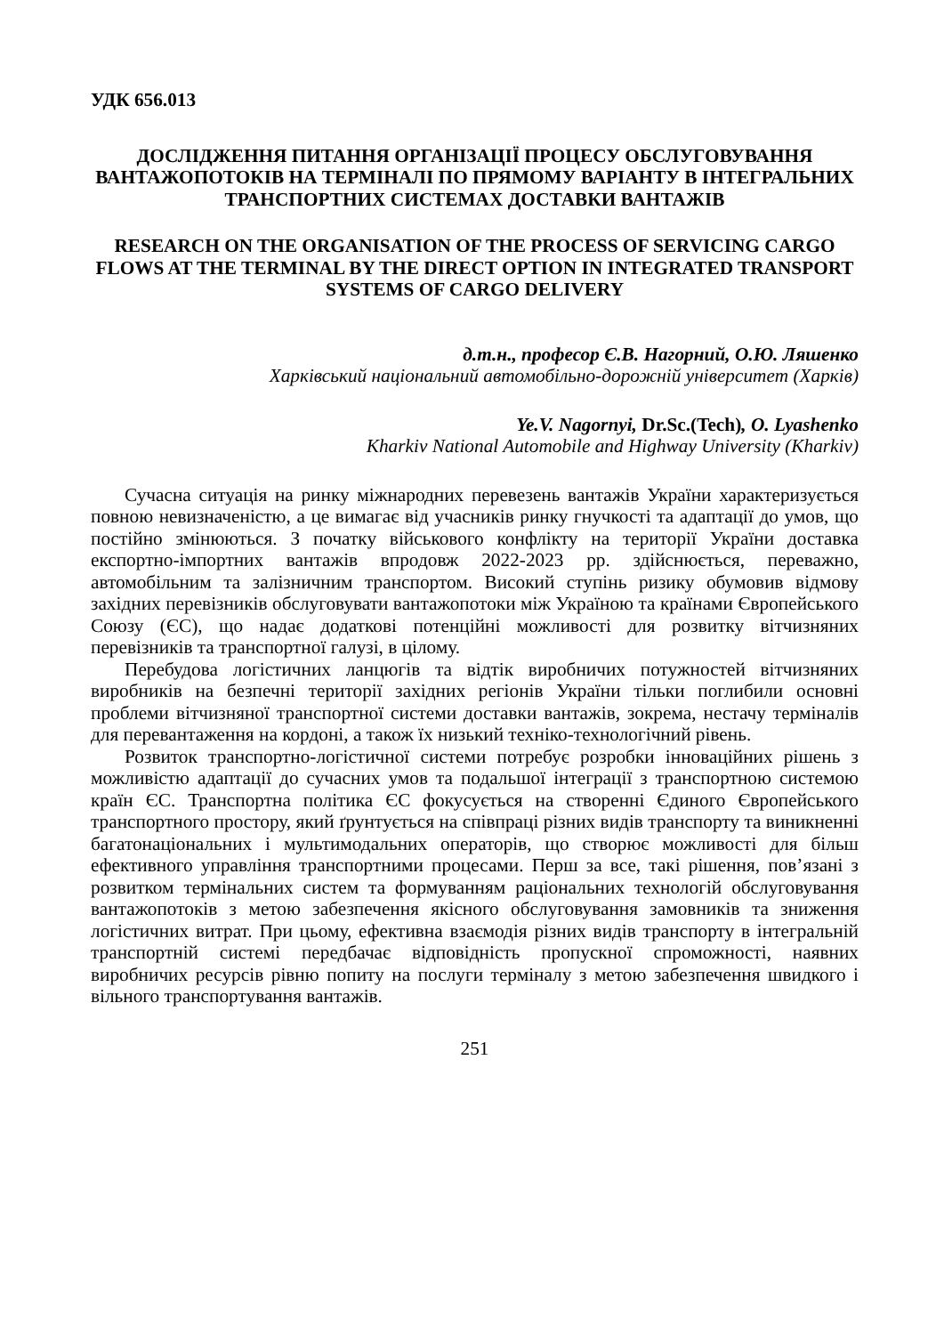УДК 656.013
ДОСЛІДЖЕННЯ ПИТАННЯ ОРГАНІЗАЦІЇ ПРОЦЕСУ ОБСЛУГОВУВАННЯ ВАНТАЖОПОТОКІВ НА ТЕРМІНАЛІ ПО ПРЯМОМУ ВАРІАНТУ В ІНТЕГРАЛЬНИХ ТРАНСПОРТНИХ СИСТЕМАХ ДОСТАВКИ ВАНТАЖІВ
RESEARCH ON THE ORGANISATION OF THE PROCESS OF SERVICING CARGO FLOWS AT THE TERMINAL BY THE DIRECT OPTION IN INTEGRATED TRANSPORT SYSTEMS OF CARGO DELIVERY
д.т.н., професор Є.В. Нагорний, О.Ю. Ляшенко
Харківський національний автомобільно-дорожній університет (Харків)
Ye.V. Nagornyi, Dr.Sc.(Tech), O. Lyashenko
Kharkiv National Automobile and Highway University (Kharkiv)
Сучасна ситуація на ринку міжнародних перевезень вантажів України характеризується повною невизначеністю, а це вимагає від учасників ринку гнучкості та адаптації до умов, що постійно змінюються. З початку військового конфлікту на території України доставка експортно-імпортних вантажів впродовж 2022-2023 рр. здійснюється, переважно, автомобільним та залізничним транспортом. Високий ступінь ризику обумовив відмову західних перевізників обслуговувати вантажопотоки між Україною та країнами Європейського Союзу (ЄС), що надає додаткові потенційні можливості для розвитку вітчизняних перевізників та транспортної галузі, в цілому.
Перебудова логістичних ланцюгів та відтік виробничих потужностей вітчизняних виробників на безпечні території західних регіонів України тільки поглибили основні проблеми вітчизняної транспортної системи доставки вантажів, зокрема, нестачу терміналів для перевантаження на кордоні, а також їх низький техніко-технологічний рівень.
Розвиток транспортно-логістичної системи потребує розробки інноваційних рішень з можливістю адаптації до сучасних умов та подальшої інтеграції з транспортною системою країн ЄС. Транспортна політика ЄС фокусується на створенні Єдиного Європейського транспортного простору, який ґрунтується на співпраці різних видів транспорту та виникненні багатонаціональних і мультимодальних операторів, що створює можливості для більш ефективного управління транспортними процесами. Перш за все, такі рішення, пов’язані з розвитком термінальних систем та формуванням раціональних технологій обслуговування вантажопотоків з метою забезпечення якісного обслуговування замовників та зниження логістичних витрат. При цьому, ефективна взаємодія різних видів транспорту в інтегральній транспортній системі передбачає відповідність пропускної спроможності, наявних виробничих ресурсів рівню попиту на послуги терміналу з метою забезпечення швидкого і вільного транспортування вантажів.
251